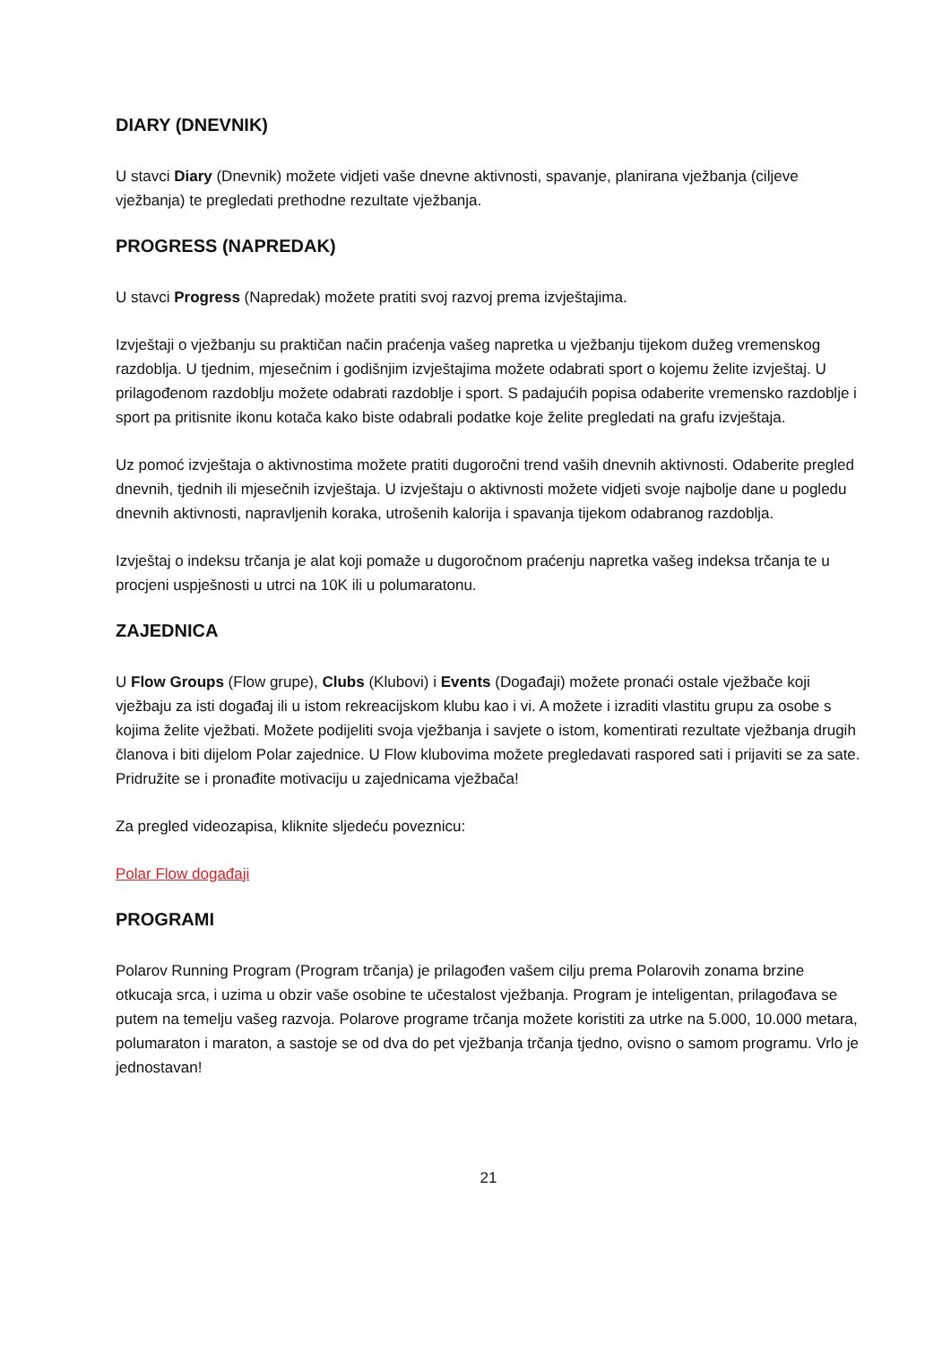DIARY (DNEVNIK)
U stavci Diary (Dnevnik) možete vidjeti vaše dnevne aktivnosti, spavanje, planirana vježbanja (ciljeve vježbanja) te pregledati prethodne rezultate vježbanja.
PROGRESS (NAPREDAK)
U stavci Progress (Napredak) možete pratiti svoj razvoj prema izvještajima.
Izvještaji o vježbanju su praktičan način praćenja vašeg napretka u vježbanju tijekom dužeg vremenskog razdoblja. U tjednim, mjesečnim i godišnjim izvještajima možete odabrati sport o kojemu želite izvještaj. U prilagođenom razdoblju možete odabrati razdoblje i sport. S padajućih popisa odaberite vremensko razdoblje i sport pa pritisnite ikonu kotača kako biste odabrali podatke koje želite pregledati na grafu izvještaja.
Uz pomoć izvještaja o aktivnostima možete pratiti dugoročni trend vaših dnevnih aktivnosti. Odaberite pregled dnevnih, tjednih ili mjesečnih izvještaja. U izvještaju o aktivnosti možete vidjeti svoje najbolje dane u pogledu dnevnih aktivnosti, napravljenih koraka, utrošenih kalorija i spavanja tijekom odabranog razdoblja.
Izvještaj o indeksu trčanja je alat koji pomaže u dugoročnom praćenju napretka vašeg indeksa trčanja te u procjeni uspješnosti u utrci na 10K ili u polumaratonu.
ZAJEDNICA
U Flow Groups (Flow grupe), Clubs (Klubovi) i Events (Događaji) možete pronaći ostale vježbače koji vježbaju za isti događaj ili u istom rekreacijskom klubu kao i vi. A možete i izraditi vlastitu grupu za osobe s kojima želite vježbati. Možete podijeliti svoja vježbanja i savjete o istom, komentirati rezultate vježbanja drugih članova i biti dijelom Polar zajednice. U Flow klubovima možete pregledavati raspored sati i prijaviti se za sate. Pridružite se i pronađite motivaciju u zajednicama vježbača!
Za pregled videozapisa, kliknite sljedeću poveznicu:
Polar Flow događaji
PROGRAMI
Polarov Running Program (Program trčanja) je prilagođen vašem cilju prema Polarovih zonama brzine otkucaja srca, i uzima u obzir vaše osobine te učestalost vježbanja. Program je inteligentan, prilagođava se putem na temelju vašeg razvoja. Polarove programe trčanja možete koristiti za utrke na 5.000, 10.000 metara, polumaraton i maraton, a sastoje se od dva do pet vježbanja trčanja tjedno, ovisno o samom programu. Vrlo je jednostavan!
21